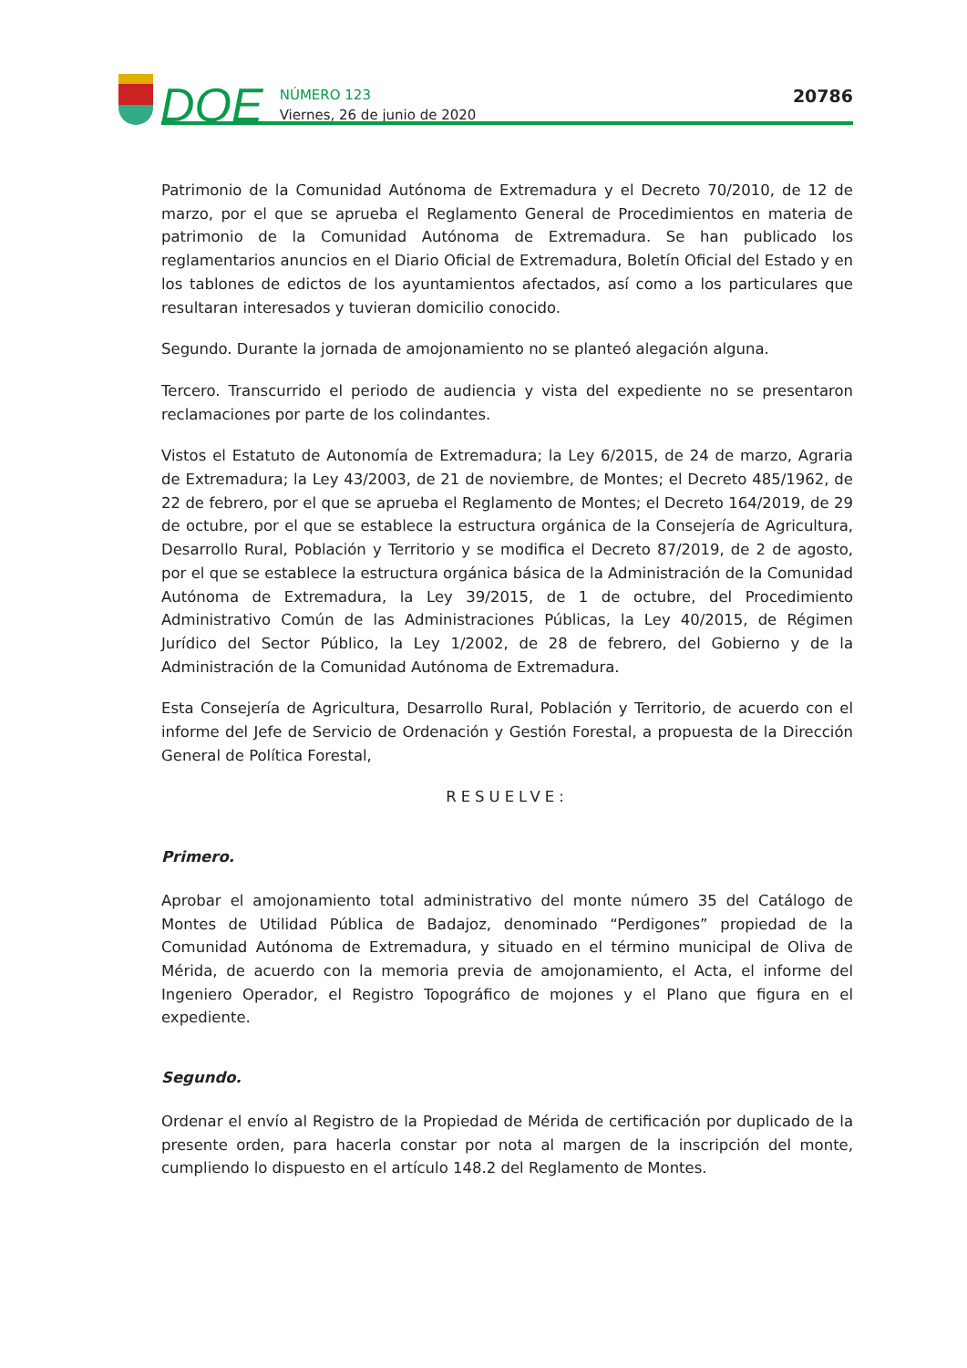DOE
NÚMERO 123
Viernes, 26 de junio de 2020
20786
Patrimonio de la Comunidad Autónoma de Extremadura y el Decreto 70/2010, de 12 de marzo, por el que se aprueba el Reglamento General de Procedimientos en materia de patrimonio de la Comunidad Autónoma de Extremadura. Se han publicado los reglamentarios anuncios en el Diario Oficial de Extremadura, Boletín Oficial del Estado y en los tablones de edictos de los ayuntamientos afectados, así como a los particulares que resultaran interesados y tuvieran domicilio conocido.
Segundo. Durante la jornada de amojonamiento no se planteó alegación alguna.
Tercero. Transcurrido el periodo de audiencia y vista del expediente no se presentaron reclamaciones por parte de los colindantes.
Vistos el Estatuto de Autonomía de Extremadura; la Ley 6/2015, de 24 de marzo, Agraria de Extremadura; la Ley 43/2003, de 21 de noviembre, de Montes; el Decreto 485/1962, de 22 de febrero, por el que se aprueba el Reglamento de Montes; el Decreto 164/2019, de 29 de octubre, por el que se establece la estructura orgánica de la Consejería de Agricultura, Desarrollo Rural, Población y Territorio y se modifica el Decreto 87/2019, de 2 de agosto, por el que se establece la estructura orgánica básica de la Administración de la Comunidad Autónoma de Extremadura, la Ley 39/2015, de 1 de octubre, del Procedimiento Administrativo Común de las Administraciones Públicas, la Ley 40/2015, de Régimen Jurídico del Sector Público, la Ley 1/2002, de 28 de febrero, del Gobierno y de la Administración de la Comunidad Autónoma de Extremadura.
Esta Consejería de Agricultura, Desarrollo Rural, Población y Territorio, de acuerdo con el informe del Jefe de Servicio de Ordenación y Gestión Forestal, a propuesta de la Dirección General de Política Forestal,
RESUELVE:
Primero.
Aprobar el amojonamiento total administrativo del monte número 35 del Catálogo de Montes de Utilidad Pública de Badajoz, denominado “Perdigones” propiedad de la Comunidad Autónoma de Extremadura, y situado en el término municipal de Oliva de Mérida, de acuerdo con la memoria previa de amojonamiento, el Acta, el informe del Ingeniero Operador, el Registro Topográfico de mojones y el Plano que figura en el expediente.
Segundo.
Ordenar el envío al Registro de la Propiedad de Mérida de certificación por duplicado de la presente orden, para hacerla constar por nota al margen de la inscripción del monte, cumpliendo lo dispuesto en el artículo 148.2 del Reglamento de Montes.